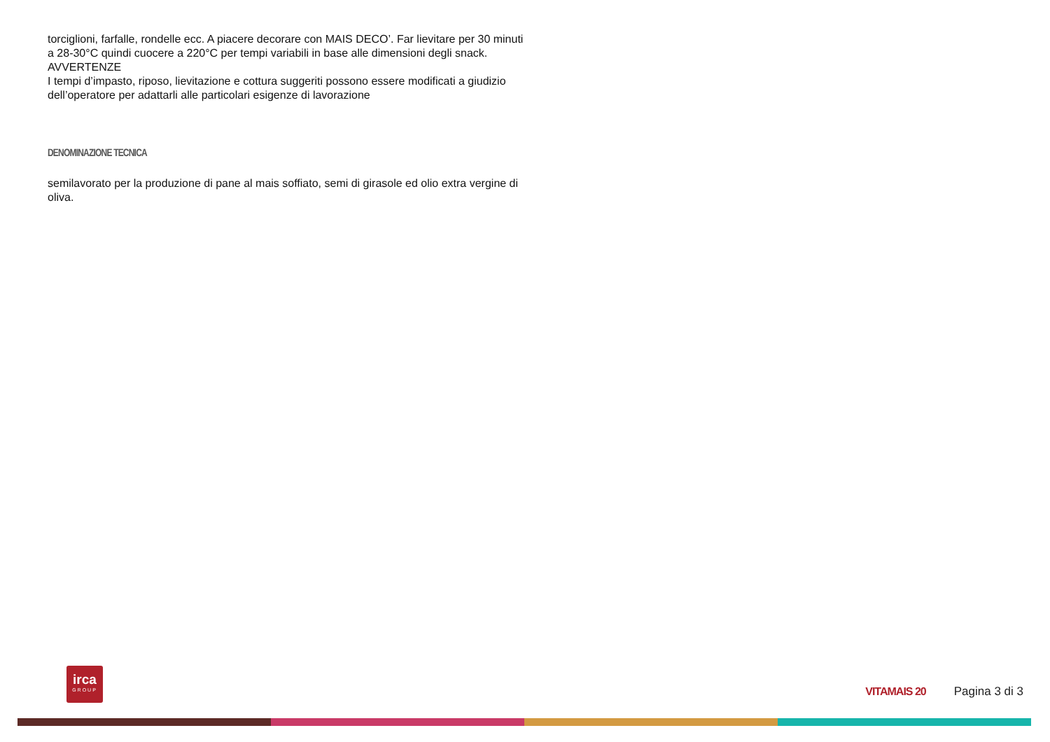torciglioni, farfalle, rondelle ecc. A piacere decorare con MAIS DECO’. Far lievitare per 30 minuti a 28-30°C quindi cuocere a 220°C per tempi variabili in base alle dimensioni degli snack.
AVVERTENZE
I tempi d’impasto, riposo, lievitazione e cottura suggeriti possono essere modificati a giudizio dell’operatore per adattarli alle particolari esigenze di lavorazione
DENOMINAZIONE TECNICA
semilavorato per la produzione di pane al mais soffiato, semi di girasole ed olio extra vergine di oliva.
irca
GROUP
VITAMAIS 20 Pagina 3 di 3